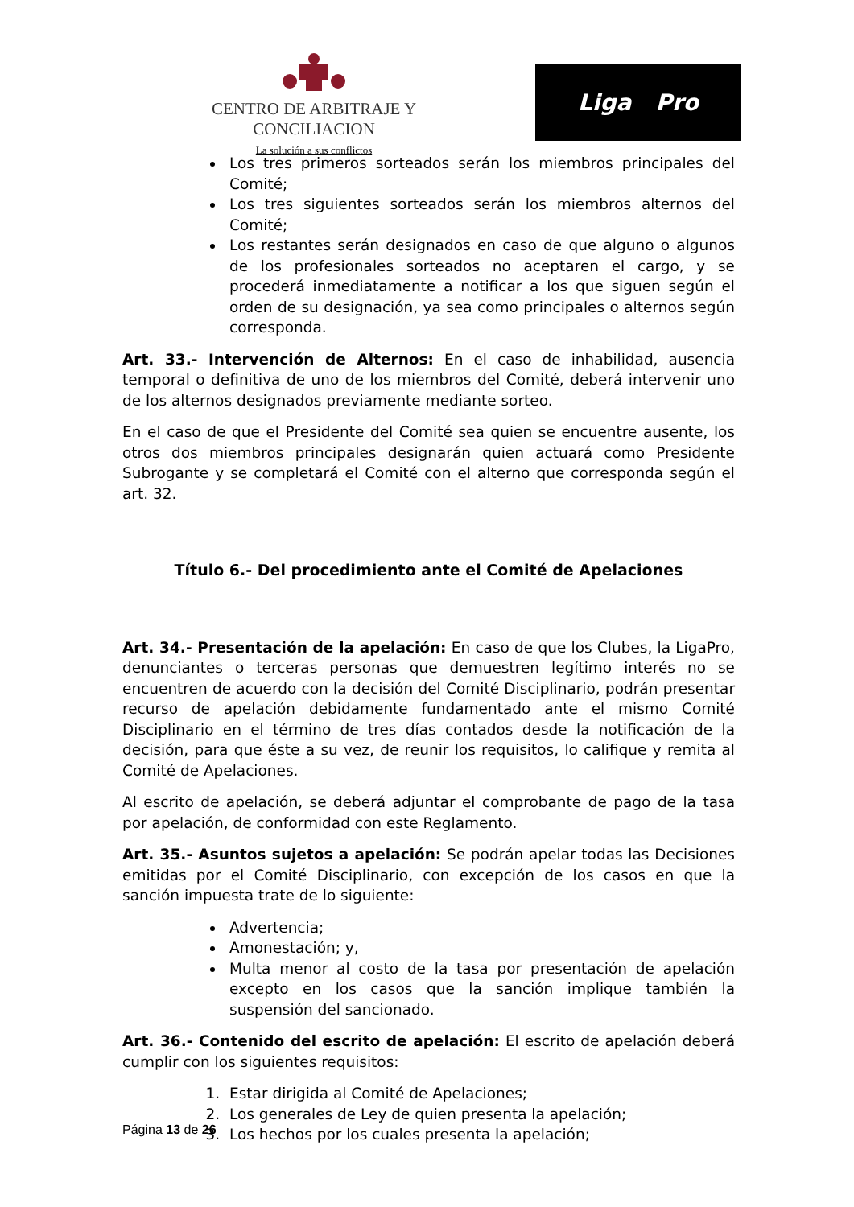CENTRO DE ARBITRAJE Y CONCILIACION
La solución a sus conflictos
Liga Pro
Los tres primeros sorteados serán los miembros principales del Comité;
Los tres siguientes sorteados serán los miembros alternos del Comité;
Los restantes serán designados en caso de que alguno o algunos de los profesionales sorteados no aceptaren el cargo, y se procederá inmediatamente a notificar a los que siguen según el orden de su designación, ya sea como principales o alternos según corresponda.
Art. 33.- Intervención de Alternos: En el caso de inhabilidad, ausencia temporal o definitiva de uno de los miembros del Comité, deberá intervenir uno de los alternos designados previamente mediante sorteo.
En el caso de que el Presidente del Comité sea quien se encuentre ausente, los otros dos miembros principales designarán quien actuará como Presidente Subrogante y se completará el Comité con el alterno que corresponda según el art. 32.
Título 6.- Del procedimiento ante el Comité de Apelaciones
Art. 34.- Presentación de la apelación: En caso de que los Clubes, la LigaPro, denunciantes o terceras personas que demuestren legítimo interés no se encuentren de acuerdo con la decisión del Comité Disciplinario, podrán presentar recurso de apelación debidamente fundamentado ante el mismo Comité Disciplinario en el término de tres días contados desde la notificación de la decisión, para que éste a su vez, de reunir los requisitos, lo califique y remita al Comité de Apelaciones.
Al escrito de apelación, se deberá adjuntar el comprobante de pago de la tasa por apelación, de conformidad con este Reglamento.
Art. 35.- Asuntos sujetos a apelación: Se podrán apelar todas las Decisiones emitidas por el Comité Disciplinario, con excepción de los casos en que la sanción impuesta trate de lo siguiente:
Advertencia;
Amonestación; y,
Multa menor al costo de la tasa por presentación de apelación excepto en los casos que la sanción implique también la suspensión del sancionado.
Art. 36.- Contenido del escrito de apelación: El escrito de apelación deberá cumplir con los siguientes requisitos:
1. Estar dirigida al Comité de Apelaciones;
2. Los generales de Ley de quien presenta la apelación;
3. Los hechos por los cuales presenta la apelación;
Página 13 de 26